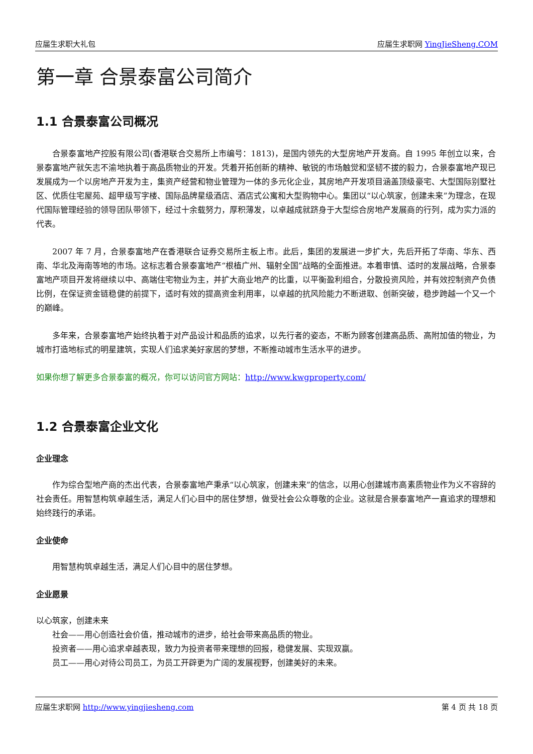应届生求职大礼包 应届生求职网 YingJieSheng.COM
第一章 合景泰富公司简介
1.1 合景泰富公司概况
合景泰富地产控股有限公司(香港联合交易所上市编号：1813)，是国内领先的大型房地产开发商。自 1995 年创立以来，合景泰富地产就矢志不渝地执着于高品质物业的开发。凭着开拓创新的精神、敏锐的市场触觉和坚韧不拔的毅力，合景泰富地产现已发展成为一个以房地产开发为主，集资产经营和物业管理为一体的多元化企业，其房地产开发项目涵盖顶级豪宅、大型国际别墅社区、优质住宅屋苑、超甲级写字楼、国际品牌星级酒店、酒店式公寓和大型购物中心。集团以“以心筑家，创建未来”为理念，在现代国际管理经验的领导团队带领下，经过十余载努力，厚积薄发，以卓越成就跻身于大型综合房地产发展商的行列，成为实力派的代表。
2007 年 7 月，合景泰富地产在香港联合证券交易所主板上市。此后，集团的发展进一步扩大，先后开拓了华南、华东、西南、华北及海南等地的市场。这标志着合景泰富地产“根植广州、辐射全国”战略的全面推进。本着审慎、适时的发展战略，合景泰富地产项目开发将继续以中、高端住宅物业为主，并扩大商业地产的比重，以平衡盈利组合，分散投资风险，并有效控制资产负债比例，在保证资金链稳健的前提下，适时有效的提高资金利用率，以卓越的抗风险能力不断进取、创新突破，稳步跨越一个又一个的巅峰。
多年来，合景泰富地产始终执着于对产品设计和品质的追求，以先行者的姿态，不断为顾客创建高品质、高附加值的物业，为城市打造地标式的明星建筑，实现人们追求美好家居的梦想，不断推动城市生活水平的进步。
如果你想了解更多合景泰富的概况，你可以访问官方网站：http://www.kwgproperty.com/
1.2 合景泰富企业文化
企业理念
作为综合型地产商的杰出代表，合景泰富地产秉承“以心筑家，创建未来”的信念，以用心创建城市高素质物业作为义不容辞的社会责任。用智慧构筑卓越生活，满足人们心目中的居住梦想，做受社会公众尊敬的企业。这就是合景泰富地产一直追求的理想和始终践行的承诺。
企业使命
用智慧构筑卓越生活，满足人们心目中的居住梦想。
企业愿景
以心筑家，创建未来
社会——用心创造社会价值，推动城市的进步，给社会带来高品质的物业。
投资者——用心追求卓越表现，致力为投资者带来理想的回报，稳健发展、实现双赢。
员工——用心对待公司员工，为员工开辟更为广阔的发展视野，创建美好的未来。
应届生求职网 http://www.yingjiesheng.com 第 4 页 共 18 页